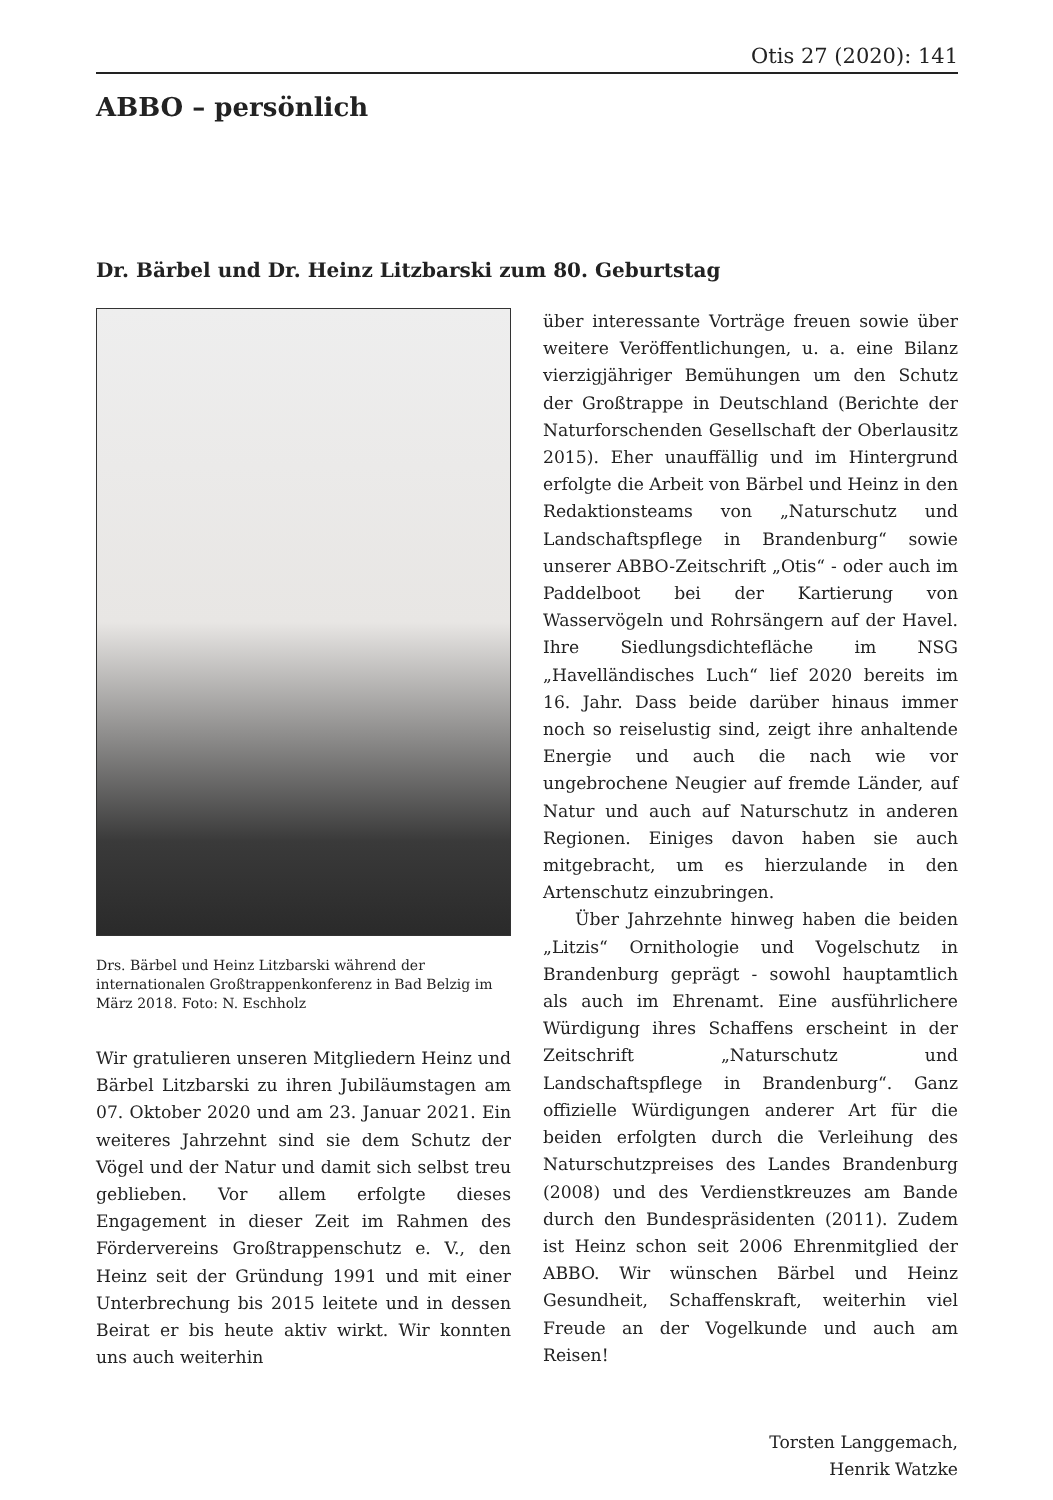Otis 27 (2020): 141
ABBO – persönlich
Dr. Bärbel und Dr. Heinz Litzbarski zum 80. Geburtstag
Drs. Bärbel und Heinz Litzbarski während der internationalen Großtrappenkonferenz in Bad Belzig im März 2018. Foto: N. Eschholz
Wir gratulieren unseren Mitgliedern Heinz und Bärbel Litzbarski zu ihren Jubiläumstagen am 07. Oktober 2020 und am 23. Januar 2021. Ein weiteres Jahrzehnt sind sie dem Schutz der Vögel und der Natur und damit sich selbst treu geblieben. Vor allem erfolgte dieses Engagement in dieser Zeit im Rahmen des Fördervereins Großtrappenschutz e. V., den Heinz seit der Gründung 1991 und mit einer Unterbrechung bis 2015 leitete und in dessen Beirat er bis heute aktiv wirkt. Wir konnten uns auch weiterhin
über interessante Vorträge freuen sowie über weitere Veröffentlichungen, u. a. eine Bilanz vierzigjähriger Bemühungen um den Schutz der Großtrappe in Deutschland (Berichte der Naturforschenden Gesellschaft der Oberlausitz 2015). Eher unauffällig und im Hintergrund erfolgte die Arbeit von Bärbel und Heinz in den Redaktionsteams von „Naturschutz und Landschaftspflege in Brandenburg“ sowie unserer ABBO-Zeitschrift „Otis“ - oder auch im Paddelboot bei der Kartierung von Wasservögeln und Rohrsängern auf der Havel. Ihre Siedlungsdichtefläche im NSG „Havelländisches Luch“ lief 2020 bereits im 16. Jahr. Dass beide darüber hinaus immer noch so reiselustig sind, zeigt ihre anhaltende Energie und auch die nach wie vor ungebrochene Neugier auf fremde Länder, auf Natur und auch auf Naturschutz in anderen Regionen. Einiges davon haben sie auch mitgebracht, um es hierzulande in den Artenschutz einzubringen.
Über Jahrzehnte hinweg haben die beiden „Litzis“ Ornithologie und Vogelschutz in Brandenburg geprägt - sowohl hauptamtlich als auch im Ehrenamt. Eine ausführlichere Würdigung ihres Schaffens erscheint in der Zeitschrift „Naturschutz und Landschaftspflege in Brandenburg“. Ganz offizielle Würdigungen anderer Art für die beiden erfolgten durch die Verleihung des Naturschutzpreises des Landes Brandenburg (2008) und des Verdienstkreuzes am Bande durch den Bundespräsidenten (2011). Zudem ist Heinz schon seit 2006 Ehrenmitglied der ABBO. Wir wünschen Bärbel und Heinz Gesundheit, Schaffenskraft, weiterhin viel Freude an der Vogelkunde und auch am Reisen!
Torsten Langgemach,
Henrik Watzke